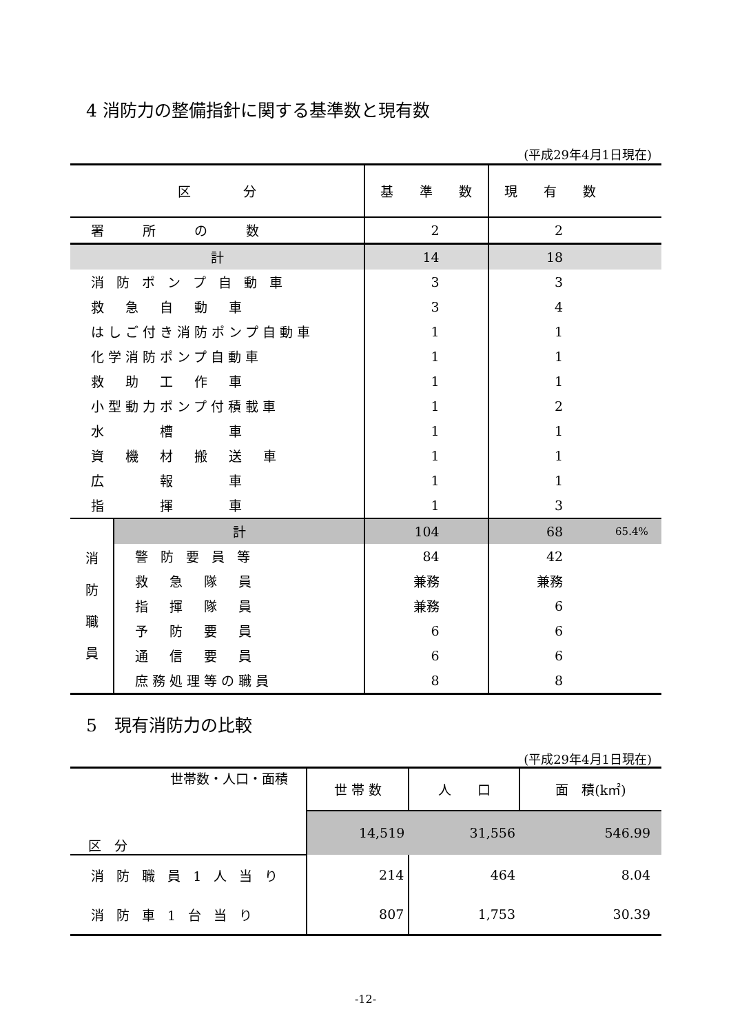4 消防力の整備指針に関する基準数と現有数
(平成29年4月1日現在)
| 区 分 | | 基 準 数 | 現 有 数 | |
| --- | --- | --- | --- | --- |
| 署 所 の 数 | | 2 | 2 | |
| 計 | | 14 | 18 | |
| 消 防 ポ ン プ 自 動 車 | | 3 | 3 | |
| 救 急 自 動 車 | | 3 | 4 | |
| はしご付き消防ポンプ自動車 | | 1 | 1 | |
| 化学消防ポンプ自動車 | | 1 | 1 | |
| 救 助 工 作 車 | | 1 | 1 | |
| 小型動力ポンプ付積載車 | | 1 | 2 | |
| 水 槽 車 | | 1 | 1 | |
| 資 機 材 搬 送 車 | | 1 | 1 | |
| 広 報 車 | | 1 | 1 | |
| 指 揮 車 | | 1 | 3 | |
| 消 防 職 員 | 計 | 104 | 68 | 65.4% |
| | 警 防 要 員 等 | 84 | 42 | |
| | 救 急 隊 員 | 兼務 | 兼務 | |
| | 指 揮 隊 員 | 兼務 | 6 | |
| | 予 防 要 員 | 6 | 6 | |
| | 通 信 要 員 | 6 | 6 | |
| | 庶務処理等の職員 | 8 | 8 | |
5　現有消防力の比較
(平成29年4月1日現在)
| 世帯数・人口・面積 区 分 | 世 帯 数 | 人 口 | 面 積(k㎡) |
| | 14,519 | 31,556 | 546.99 |
| 消 防 職 員 1 人 当 り | 214 | 464 | 8.04 |
| 消 防 車 1 台 当 り | 807 | 1,753 | 30.39 |
-12-